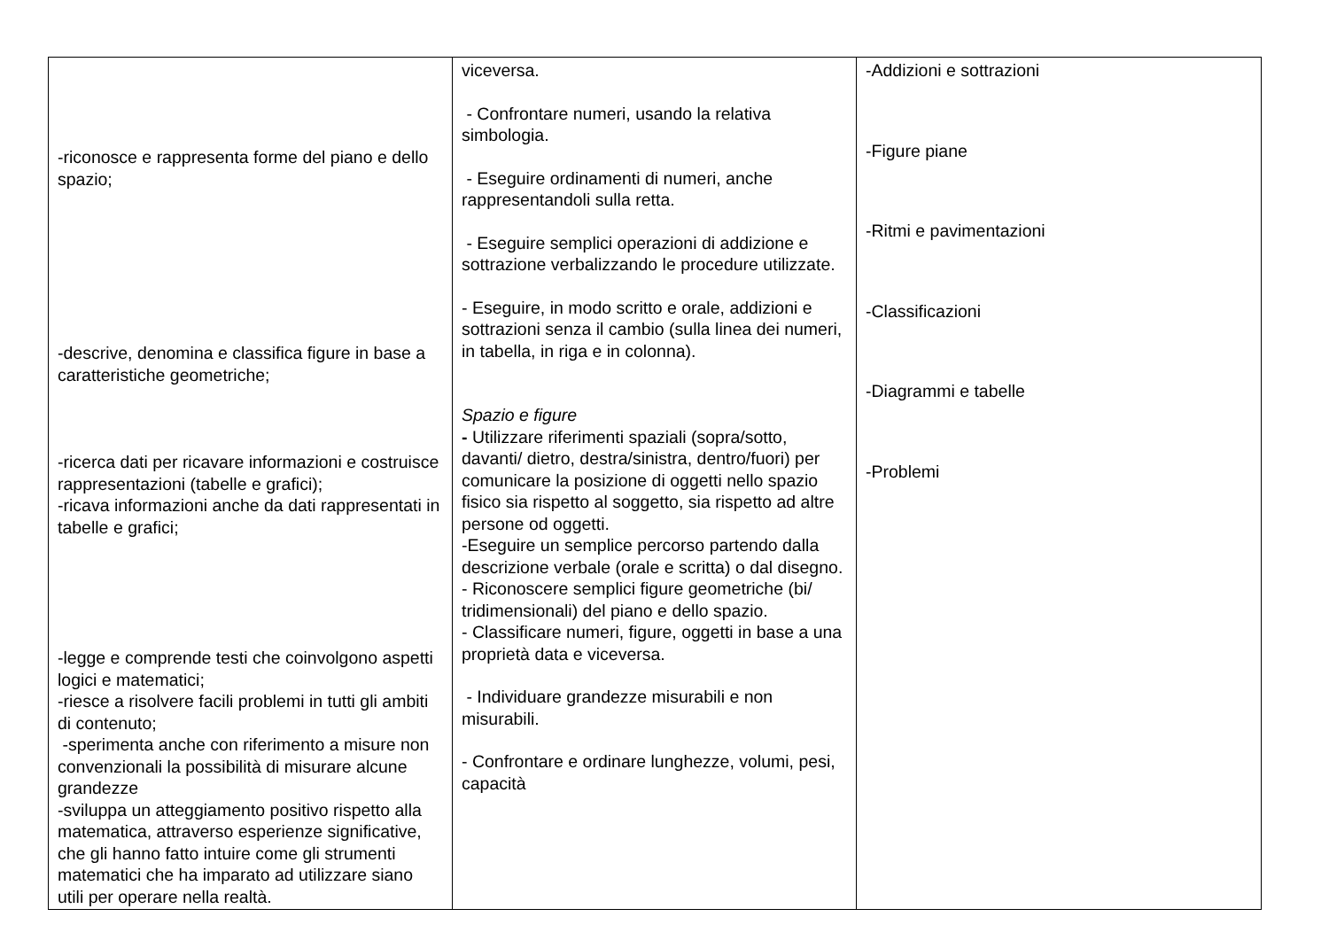| -riconosce e rappresenta forme del piano e dello spazio; -descrive, denomina e classifica figure in base a caratteristiche geometriche; -ricerca dati per ricavare informazioni e costruisce rappresentazioni (tabelle e grafici); -ricava informazioni anche da dati rappresentati in tabelle e grafici; -legge e comprende testi che coinvolgono aspetti logici e matematici; -riesce a risolvere facili problemi in tutti gli ambiti di contenuto; -sperimenta anche con riferimento a misure non convenzionali la possibilità di misurare alcune grandezze -sviluppa un atteggiamento positivo rispetto alla matematica, attraverso esperienze significative, che gli hanno fatto intuire come gli strumenti matematici che ha imparato ad utilizzare siano utili per operare nella realtà. | viceversa. - Confrontare numeri, usando la relativa simbologia. - Eseguire ordinamenti di numeri, anche rappresentandoli sulla retta. - Eseguire semplici operazioni di addizione e sottrazione verbalizzando le procedure utilizzate. - Eseguire, in modo scritto e orale, addizioni e sottrazioni senza il cambio (sulla linea dei numeri, in tabella, in riga e in colonna). Spazio e figure - Utilizzare riferimenti spaziali (sopra/sotto, davanti/ dietro, destra/sinistra, dentro/fuori) per comunicare la posizione di oggetti nello spazio fisico sia rispetto al soggetto, sia rispetto ad altre persone od oggetti. -Eseguire un semplice percorso partendo dalla descrizione verbale (orale e scritta) o dal disegno. - Riconoscere semplici figure geometriche (bi/ tridimensionali) del piano e dello spazio. - Classificare numeri, figure, oggetti in base a una proprietà data e viceversa. - Individuare grandezze misurabili e non misurabili. - Confrontare e ordinare lunghezze, volumi, pesi, capacità | -Addizioni e sottrazioni -Figure piane -Ritmi e pavimentazioni -Classificazioni -Diagrammi e tabelle -Problemi |